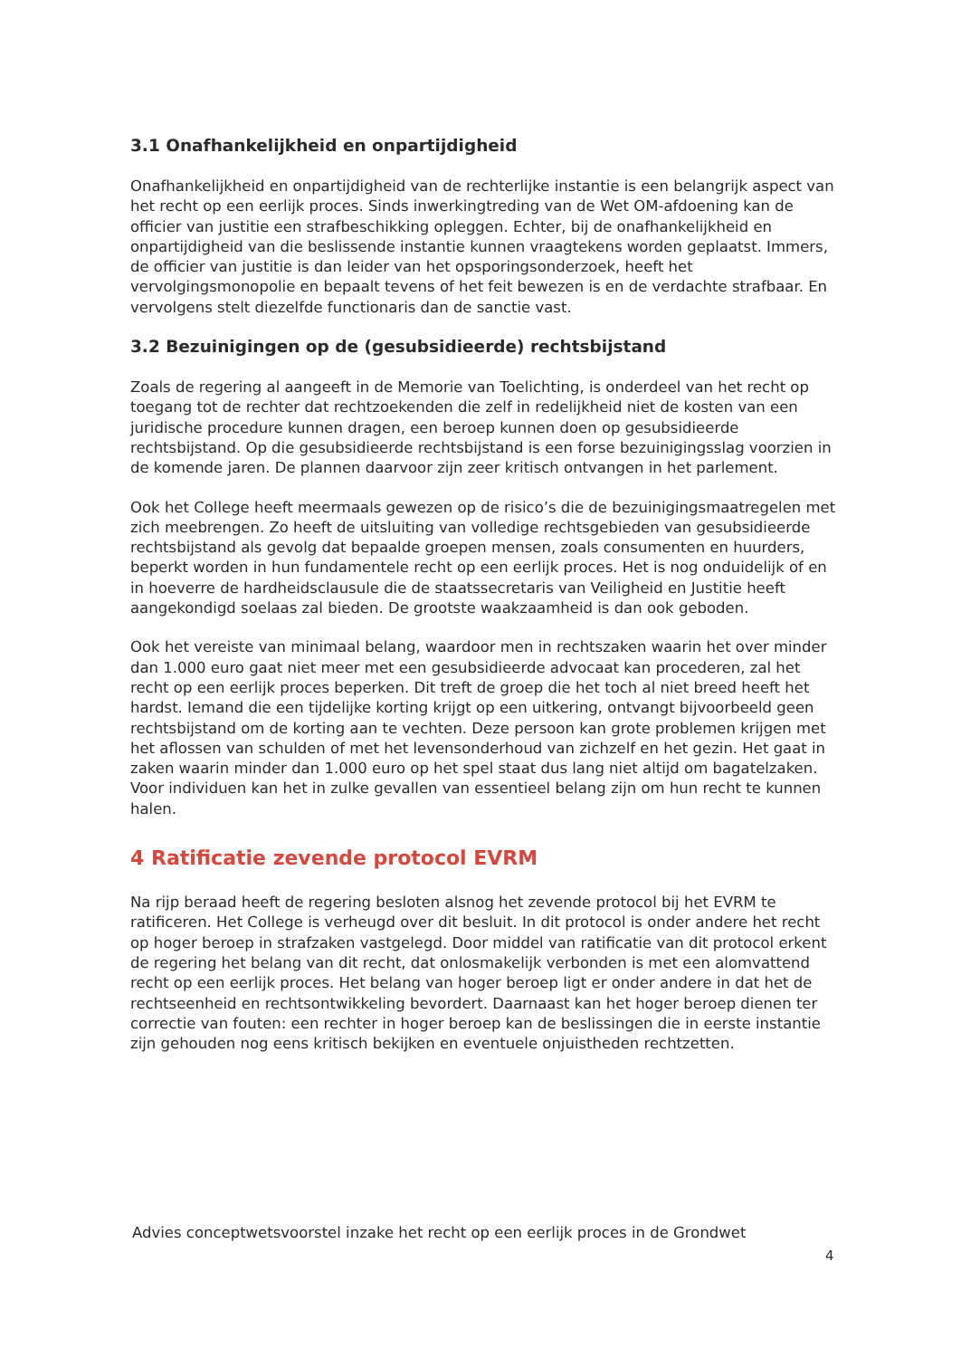3.1 Onafhankelijkheid en onpartijdigheid
Onafhankelijkheid en onpartijdigheid van de rechterlijke instantie is een belangrijk aspect van het recht op een eerlijk proces. Sinds inwerkingtreding van de Wet OM-afdoening kan de officier van justitie een strafbeschikking opleggen. Echter, bij de onafhankelijkheid en onpartijdigheid van die beslissende instantie kunnen vraagtekens worden geplaatst. Immers, de officier van justitie is dan leider van het opsporingsonderzoek, heeft het vervolgingsmonopolie en bepaalt tevens of het feit bewezen is en de verdachte strafbaar. En vervolgens stelt diezelfde functionaris dan de sanctie vast.
3.2 Bezuinigingen op de (gesubsidieerde) rechtsbijstand
Zoals de regering al aangeeft in de Memorie van Toelichting, is onderdeel van het recht op toegang tot de rechter dat rechtzoekenden die zelf in redelijkheid niet de kosten van een juridische procedure kunnen dragen, een beroep kunnen doen op gesubsidieerde rechtsbijstand. Op die gesubsidieerde rechtsbijstand is een forse bezuinigingsslag voorzien in de komende jaren. De plannen daarvoor zijn zeer kritisch ontvangen in het parlement.
Ook het College heeft meermaals gewezen op de risico’s die de bezuinigingsmaatregelen met zich meebrengen. Zo heeft de uitsluiting van volledige rechtsgebieden van gesubsidieerde rechtsbijstand als gevolg dat bepaalde groepen mensen, zoals consumenten en huurders, beperkt worden in hun fundamentele recht op een eerlijk proces. Het is nog onduidelijk of en in hoeverre de hardheidsclausule die de staatssecretaris van Veiligheid en Justitie heeft aangekondigd soelaas zal bieden. De grootste waakzaamheid is dan ook geboden.
Ook het vereiste van minimaal belang, waardoor men in rechtszaken waarin het over minder dan 1.000 euro gaat niet meer met een gesubsidieerde advocaat kan procederen, zal het recht op een eerlijk proces beperken. Dit treft de groep die het toch al niet breed heeft het hardst. Iemand die een tijdelijke korting krijgt op een uitkering, ontvangt bijvoorbeeld geen rechtsbijstand om de korting aan te vechten. Deze persoon kan grote problemen krijgen met het aflossen van schulden of met het levensonderhoud van zichzelf en het gezin. Het gaat in zaken waarin minder dan 1.000 euro op het spel staat dus lang niet altijd om bagatelzaken. Voor individuen kan het in zulke gevallen van essentieel belang zijn om hun recht te kunnen halen.
4 Ratificatie zevende protocol EVRM
Na rijp beraad heeft de regering besloten alsnog het zevende protocol bij het EVRM te ratificeren. Het College is verheugd over dit besluit. In dit protocol is onder andere het recht op hoger beroep in strafzaken vastgelegd. Door middel van ratificatie van dit protocol erkent de regering het belang van dit recht, dat onlosmakelijk verbonden is met een alomvattend recht op een eerlijk proces. Het belang van hoger beroep ligt er onder andere in dat het de rechtseenheid en rechtsontwikkeling bevordert. Daarnaast kan het hoger beroep dienen ter correctie van fouten: een rechter in hoger beroep kan de beslissingen die in eerste instantie zijn gehouden nog eens kritisch bekijken en eventuele onjuistheden rechtzetten.
Advies conceptwetsvoorstel inzake het recht op een eerlijk proces in de Grondwet
4